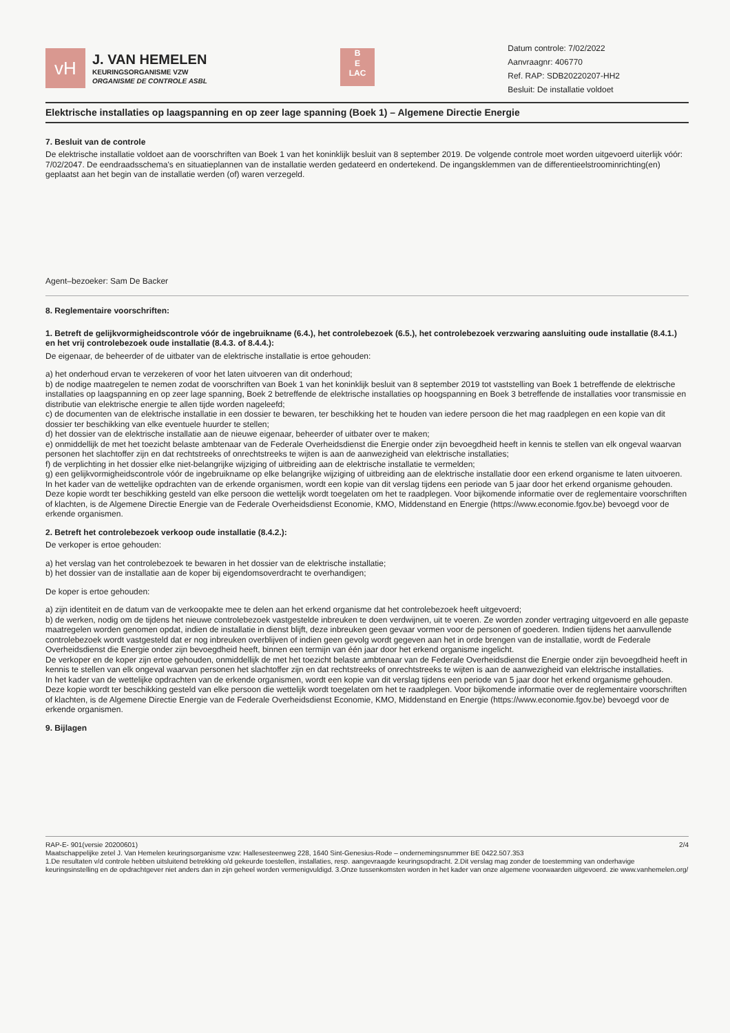vH
J. VAN HEMELEN
KEURINGSORGANISME VZW
ORGANISME DE CONTROLE ASBL
B
E
LAC
Datum controle: 7/02/2022
Aanvraagnr: 406770
Ref. RAP: SDB20220207-HH2
Besluit: De installatie voldoet
Elektrische installaties op laagspanning en op zeer lage spanning (Boek 1) – Algemene Directie Energie
7. Besluit van de controle
De elektrische installatie voldoet aan de voorschriften van Boek 1 van het koninklijk besluit van 8 september 2019. De volgende controle moet worden uitgevoerd uiterlijk vóór: 7/02/2047. De eendraadsschema's en situatieplannen van de installatie werden gedateerd en ondertekend. De ingangsklemmen van de differentieelstroominrichting(en) geplaatst aan het begin van de installatie werden (of) waren verzegeld.
Agent–bezoeker: Sam De Backer
8. Reglementaire voorschriften:
1. Betreft de gelijkvormigheidscontrole vóór de ingebruikname (6.4.), het controlebezoek (6.5.), het controlebezoek verzwaring aansluiting oude installatie (8.4.1.) en het vrij controlebezoek oude installatie (8.4.3. of 8.4.4.):
De eigenaar, de beheerder of de uitbater van de elektrische installatie is ertoe gehouden:
a) het onderhoud ervan te verzekeren of voor het laten uitvoeren van dit onderhoud;
b) de nodige maatregelen te nemen zodat de voorschriften van Boek 1 van het koninklijk besluit van 8 september 2019 tot vaststelling van Boek 1 betreffende de elektrische installaties op laagspanning en op zeer lage spanning, Boek 2 betreffende de elektrische installaties op hoogspanning en Boek 3 betreffende de installaties voor transmissie en distributie van elektrische energie te allen tijde worden nageleefd;
c) de documenten van de elektrische installatie in een dossier te bewaren, ter beschikking het te houden van iedere persoon die het mag raadplegen en een kopie van dit dossier ter beschikking van elke eventuele huurder te stellen;
d) het dossier van de elektrische installatie aan de nieuwe eigenaar, beheerder of uitbater over te maken;
e) onmiddellijk de met het toezicht belaste ambtenaar van de Federale Overheidsdienst die Energie onder zijn bevoegdheid heeft in kennis te stellen van elk ongeval waarvan personen het slachtoffer zijn en dat rechtstreeks of onrechtstreeks te wijten is aan de aanwezigheid van elektrische installaties;
f) de verplichting in het dossier elke niet-belangrijke wijziging of uitbreiding aan de elektrische installatie te vermelden;
g) een gelijkvormigheidscontrole vóór de ingebruikname op elke belangrijke wijziging of uitbreiding aan de elektrische installatie door een erkend organisme te laten uitvoeren.
In het kader van de wettelijke opdrachten van de erkende organismen, wordt een kopie van dit verslag tijdens een periode van 5 jaar door het erkend organisme gehouden. Deze kopie wordt ter beschikking gesteld van elke persoon die wettelijk wordt toegelaten om het te raadplegen. Voor bijkomende informatie over de reglementaire voorschriften of klachten, is de Algemene Directie Energie van de Federale Overheidsdienst Economie, KMO, Middenstand en Energie (https://www.economie.fgov.be) bevoegd voor de erkende organismen.
2. Betreft het controlebezoek verkoop oude installatie (8.4.2.):
De verkoper is ertoe gehouden:
a) het verslag van het controlebezoek te bewaren in het dossier van de elektrische installatie;
b) het dossier van de installatie aan de koper bij eigendomsoverdracht te overhandigen;
De koper is ertoe gehouden:
a) zijn identiteit en de datum van de verkoopakte mee te delen aan het erkend organisme dat het controlebezoek heeft uitgevoerd;
b) de werken, nodig om de tijdens het nieuwe controlebezoek vastgestelde inbreuken te doen verdwijnen, uit te voeren. Ze worden zonder vertraging uitgevoerd en alle gepaste maatregelen worden genomen opdat, indien de installatie in dienst blijft, deze inbreuken geen gevaar vormen voor de personen of goederen. Indien tijdens het aanvullende controlebezoek wordt vastgesteld dat er nog inbreuken overblijven of indien geen gevolg wordt gegeven aan het in orde brengen van de installatie, wordt de Federale Overheidsdienst die Energie onder zijn bevoegdheid heeft, binnen een termijn van één jaar door het erkend organisme ingelicht.
De verkoper en de koper zijn ertoe gehouden, onmiddellijk de met het toezicht belaste ambtenaar van de Federale Overheidsdienst die Energie onder zijn bevoegdheid heeft in kennis te stellen van elk ongeval waarvan personen het slachtoffer zijn en dat rechtstreeks of onrechtstreeks te wijten is aan de aanwezigheid van elektrische installaties.
In het kader van de wettelijke opdrachten van de erkende organismen, wordt een kopie van dit verslag tijdens een periode van 5 jaar door het erkend organisme gehouden. Deze kopie wordt ter beschikking gesteld van elke persoon die wettelijk wordt toegelaten om het te raadplegen. Voor bijkomende informatie over de reglementaire voorschriften of klachten, is de Algemene Directie Energie van de Federale Overheidsdienst Economie, KMO, Middenstand en Energie (https://www.economie.fgov.be) bevoegd voor de erkende organismen.
9. Bijlagen
RAP-E- 901(versie 20200601) 2/4
Maatschappelijke zetel J. Van Hemelen keuringsorganisme vzw: Hallesesteenweg 228, 1640 Sint-Genesius-Rode – ondernemingsnummer BE 0422.507.353
1.De resultaten v/d controle hebben uitsluitend betrekking o/d gekeurde toestellen, installaties, resp. aangevraagde keuringsopdracht. 2.Dit verslag mag zonder de toestemming van onderhavige keuringsinstelling en de opdrachtgever niet anders dan in zijn geheel worden vermenigvuldigd. 3.Onze tussenkomsten worden in het kader van onze algemene voorwaarden uitgevoerd. zie www.vanhemelen.org/